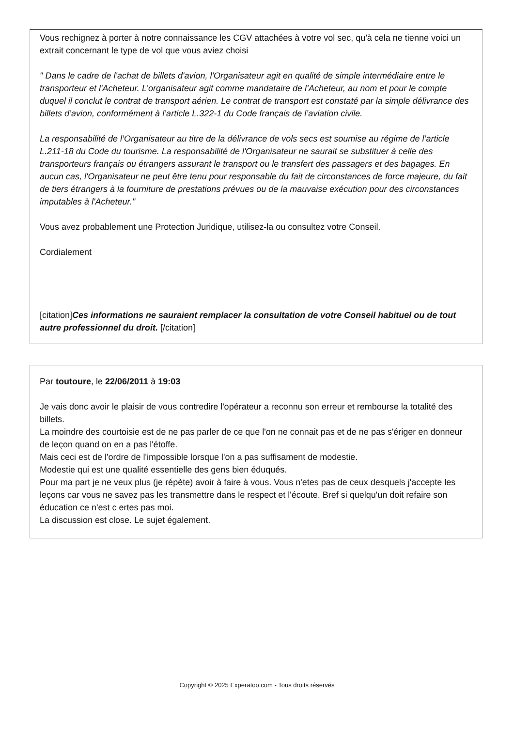Vous rechignez à porter à notre connaissance les CGV attachées à votre vol sec, qu'à cela ne tienne voici un extrait concernant le type de vol que vous aviez choisi
" Dans le cadre de l'achat de billets d'avion, l'Organisateur agit en qualité de simple intermédiaire entre le transporteur et l'Acheteur. L’organisateur agit comme mandataire de l’Acheteur, au nom et pour le compte duquel il conclut le contrat de transport aérien. Le contrat de transport est constaté par la simple délivrance des billets d’avion, conformément à l’article L.322-1 du Code français de l’aviation civile.
La responsabilité de l’Organisateur au titre de la délivrance de vols secs est soumise au régime de l’article L.211-18 du Code du tourisme. La responsabilité de l'Organisateur ne saurait se substituer à celle des transporteurs français ou étrangers assurant le transport ou le transfert des passagers et des bagages. En aucun cas, l'Organisateur ne peut être tenu pour responsable du fait de circonstances de force majeure, du fait de tiers étrangers à la fourniture de prestations prévues ou de la mauvaise exécution pour des circonstances imputables à l'Acheteur."
Vous avez probablement une Protection Juridique, utilisez-la ou consultez votre Conseil.
Cordialement
[citation]Ces informations ne sauraient remplacer la consultation de votre Conseil habituel ou de tout autre professionnel du droit. [/citation]
Par toutoure, le 22/06/2011 à 19:03
Je vais donc avoir le plaisir de vous contredire l'opérateur a reconnu son erreur et rembourse la totalité des billets.
La moindre des courtoisie est de ne pas parler de ce que l'on ne connait pas et de ne pas s'ériger en donneur de leçon quand on en a pas l'étoffe.
Mais ceci est de l'ordre de l'impossible lorsque l'on a pas suffisament de modestie.
Modestie qui est une qualité essentielle des gens bien éduqués.
Pour ma part je ne veux plus (je répète) avoir à faire à vous. Vous n'etes pas de ceux desquels j'accepte les leçons car vous ne savez pas les transmettre dans le respect et l'écoute. Bref si quelqu'un doit refaire son éducation ce n'est c ertes pas moi.
La discussion est close. Le sujet également.
Copyright © 2025 Experatoo.com - Tous droits réservés